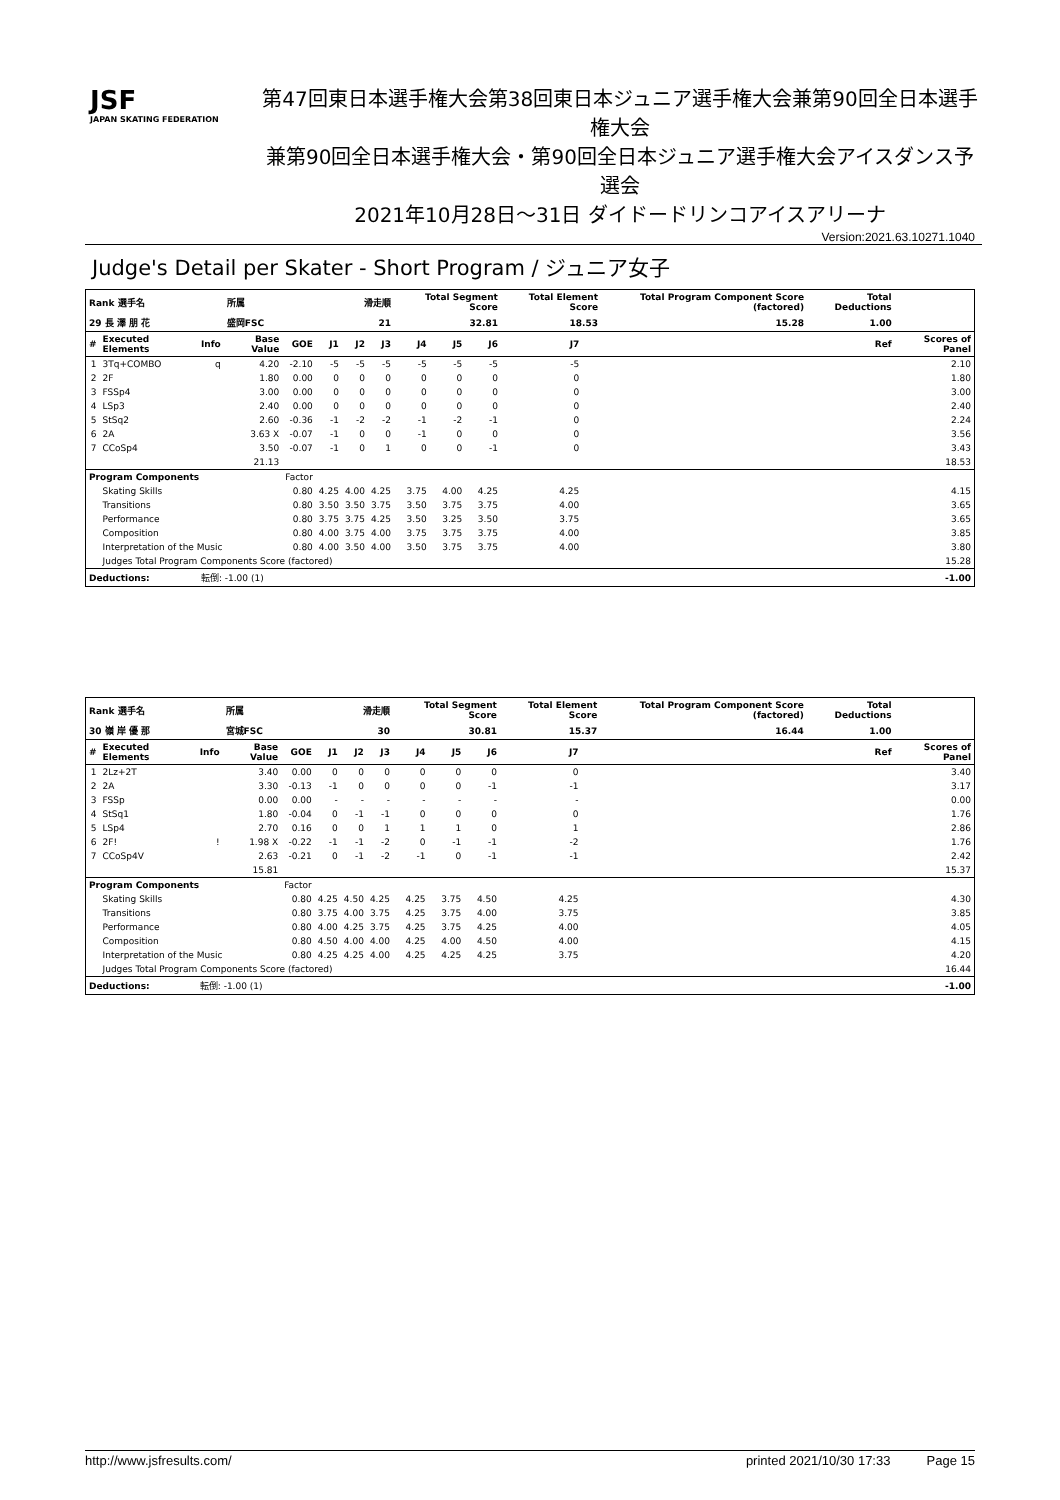JSF
JAPAN SKATING FEDERATION
第47回東日本選手権大会第38回東日本ジュニア選手権大会兼第90回全日本選手権大会
兼第90回全日本選手権大会・第90回全日本ジュニア選手権大会アイスダンス予選会
2021年10月28日～31日 ダイドードリンコアイスアリーナ
Version:2021.63.10271.1040
Judge's Detail per Skater - Short Program / ジュニア女子
| Rank 選手名 | | | 所属 | | 滑走順 | | | Total Segment Score | | | Total Element Score | | Total Program Component Score (factored) | | Total Deductions | |
| --- | --- | --- | --- | --- | --- | --- | --- | --- | --- | --- | --- | --- | --- | --- | --- | --- |
| 29 長 澤 朋 花 | | | 盛岡FSC | | 21 | | | 32.81 | | | 18.53 | | 15.28 | | 1.00 | |
| # | Executed Elements | Info | Base Value | GOE | J1 | J2 | J3 | J4 | J5 | J6 | J7 | | | | Ref | Scores of Panel |
| 1 | 3Tq+COMBO | q | 4.20 | -2.10 | -5 | -5 | -5 | -5 | -5 | -5 | -5 | | | | | 2.10 |
| 2 | 2F | | 1.80 | 0.00 | 0 | 0 | 0 | 0 | 0 | 0 | 0 | | | | | 1.80 |
| 3 | FSSp4 | | 3.00 | 0.00 | 0 | 0 | 0 | 0 | 0 | 0 | 0 | | | | | 3.00 |
| 4 | LSp3 | | 2.40 | 0.00 | 0 | 0 | 0 | 0 | 0 | 0 | 0 | | | | | 2.40 |
| 5 | StSq2 | | 2.60 | -0.36 | -1 | -2 | -2 | -1 | -2 | -1 | 0 | | | | | 2.24 |
| 6 | 2A | | 3.63 X | -0.07 | -1 | 0 | 0 | -1 | 0 | 0 | 0 | | | | | 3.56 |
| 7 | CCoSp4 | | 3.50 | -0.07 | -1 | 0 | 1 | 0 | 0 | -1 | 0 | | | | | 3.43 |
| | | | 21.13 | | | | | | | | | | | | | 18.53 |
| Program Components | | | | Factor | | | | | | | | | | | | |
| | Skating Skills | | | 0.80 | 4.25 | 4.00 | 4.25 | 3.75 | 4.00 | 4.25 | 4.25 | | | | | 4.15 |
| | Transitions | | | 0.80 | 3.50 | 3.50 | 3.75 | 3.50 | 3.75 | 3.75 | 4.00 | | | | | 3.65 |
| | Performance | | | 0.80 | 3.75 | 3.75 | 4.25 | 3.50 | 3.25 | 3.50 | 3.75 | | | | | 3.65 |
| | Composition | | | 0.80 | 4.00 | 3.75 | 4.00 | 3.75 | 3.75 | 3.75 | 4.00 | | | | | 3.85 |
| | Interpretation of the Music | | | 0.80 | 4.00 | 3.50 | 4.00 | 3.50 | 3.75 | 3.75 | 4.00 | | | | | 3.80 |
| | Judges Total Program Components Score (factored) | | | | | | | | | | | | | | | 15.28 |
| Deductions: | | 転倒: -1.00 (1) | | | | | | | | | | | | | | -1.00 |
| Rank 選手名 | | | 所属 | | 滑走順 | | | Total Segment Score | | | Total Element Score | | Total Program Component Score (factored) | | Total Deductions | |
| --- | --- | --- | --- | --- | --- | --- | --- | --- | --- | --- | --- | --- | --- | --- | --- | --- |
| 30 嶺 岸 優 那 | | | 宮城FSC | | 30 | | | 30.81 | | | 15.37 | | 16.44 | | 1.00 | |
| # | Executed Elements | Info | Base Value | GOE | J1 | J2 | J3 | J4 | J5 | J6 | J7 | | | | Ref | Scores of Panel |
| 1 | 2Lz+2T | | 3.40 | 0.00 | 0 | 0 | 0 | 0 | 0 | 0 | 0 | | | | | 3.40 |
| 2 | 2A | | 3.30 | -0.13 | -1 | 0 | 0 | 0 | 0 | -1 | -1 | | | | | 3.17 |
| 3 | FSSp | | 0.00 | 0.00 | - | - | - | - | - | - | - | | | | | 0.00 |
| 4 | StSq1 | | 1.80 | -0.04 | 0 | -1 | -1 | 0 | 0 | 0 | 0 | | | | | 1.76 |
| 5 | LSp4 | | 2.70 | 0.16 | 0 | 0 | 1 | 1 | 1 | 0 | 1 | | | | | 2.86 |
| 6 | 2F! | ! | 1.98 X | -0.22 | -1 | -1 | -2 | 0 | -1 | -1 | -2 | | | | | 1.76 |
| 7 | CCoSp4V | | 2.63 | -0.21 | 0 | -1 | -2 | -1 | 0 | -1 | -1 | | | | | 2.42 |
| | | | 15.81 | | | | | | | | | | | | | 15.37 |
| Program Components | | | | Factor | | | | | | | | | | | | |
| | Skating Skills | | | 0.80 | 4.25 | 4.50 | 4.25 | 4.25 | 3.75 | 4.50 | 4.25 | | | | | 4.30 |
| | Transitions | | | 0.80 | 3.75 | 4.00 | 3.75 | 4.25 | 3.75 | 4.00 | 3.75 | | | | | 3.85 |
| | Performance | | | 0.80 | 4.00 | 4.25 | 3.75 | 4.25 | 3.75 | 4.25 | 4.00 | | | | | 4.05 |
| | Composition | | | 0.80 | 4.50 | 4.00 | 4.00 | 4.25 | 4.00 | 4.50 | 4.00 | | | | | 4.15 |
| | Interpretation of the Music | | | 0.80 | 4.25 | 4.25 | 4.00 | 4.25 | 4.25 | 4.25 | 3.75 | | | | | 4.20 |
| | Judges Total Program Components Score (factored) | | | | | | | | | | | | | | | 16.44 |
| Deductions: | | 転倒: -1.00 (1) | | | | | | | | | | | | | | -1.00 |
http://www.jsfresults.com/ printed 2021/10/30 17:33 Page 15